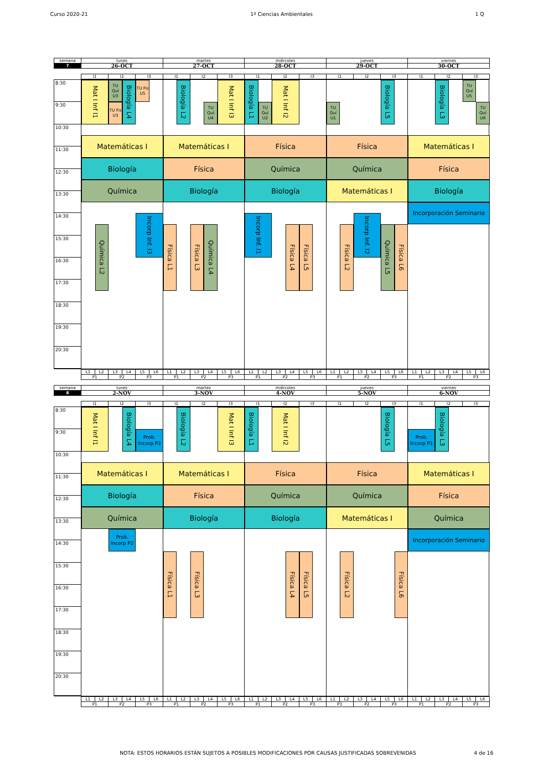Curso 2020-21 1º Ciencias Ambientales 1 Q
| semana | lunes | martes | miércoles | jueves | viernes |
| 7 | 26-OCT | 27-OCT | 28-OCT | 29-OCT | 30-OCT |
| I1 | I2 | I3 | I1 | I2 | I3 | I1 | I2 | I3 | I1 | I2 | I3 | I1 | I2 | I3 |
8:30
9:30
10:30
11:30
12:30
13:30
14:30
15:30
16:30
17:30
18:30
19:30
20:30
Mat I Inf I1
TU Quí U3
TU Fis U3
Biología L4
TU Fis U5
Matemáticas I
Biología
Química
Química L2
Incorp Inf. I3
Biología L2
TU Quí U4
Mat I Inf I3
Matemáticas I
Física
Biología
Física L1
Física L3
Química L4
Biología L1
TU Quí U2
Mat I Inf I2
Física
Química
Biología
Incorp Inf. I1
Física L4
Física L5
TU Quí U1
Biología L5
Física
Química
Matemáticas I
Física L2
Incorp Inf. I2
Química L5
Física L6
Biología L3
TU Quí U5
TU Quí U6
Matemáticas I
Física
Biología
Incorporación Seminario
| L1 | L2 | L3 | L4 | L5 | L6 | L1 | L2 | L3 | L4 | L5 | L6 | L1 | L2 | L3 | L4 | L5 | L6 | L1 | L2 | L3 | L4 | L5 | L6 | L1 | L2 | L3 | L4 | L5 | L6 |
| P1 | | P2 | | P3 | | P1 | | P2 | | P3 | | P1 | | P2 | | P3 | | P1 | | P2 | | P3 | | P1 | | P2 | | P3 | |
| semana | lunes | martes | miércoles | jueves | viernes |
| 8 | 2-NOV | 3-NOV | 4-NOV | 5-NOV | 6-NOV |
| I1 | I2 | I3 | I1 | I2 | I3 | I1 | I2 | I3 | I1 | I2 | I3 | I1 | I2 | I3 |
8:30
9:30
10:30
11:30
12:30
13:30
14:30
15:30
16:30
17:30
18:30
19:30
20:30
Mat I Inf I1
Biología L4
Prob. Incorp P3
Matemáticas I
Biología
Química
Prob. Incorp P2
Biología L2
Mat I Inf I3
Matemáticas I
Física
Biología
Física L1
Física L3
Biología L1
Mat I Inf I2
Física
Química
Biología
Física L4
Física L5
Biología L5
Física
Química
Matemáticas I
Física L2
Física L6
Prob. Incorp P1
Biología L3
Matemáticas I
Física
Química
Incorporación Seminario
| L1 | L2 | L3 | L4 | L5 | L6 | L1 | L2 | L3 | L4 | L5 | L6 | L1 | L2 | L3 | L4 | L5 | L6 | L1 | L2 | L3 | L4 | L5 | L6 | L1 | L2 | L3 | L4 | L5 | L6 |
| P1 | | P2 | | P3 | | P1 | | P2 | | P3 | | P1 | | P2 | | P3 | | P1 | | P2 | | P3 | | P1 | | P2 | | P3 | |
NOTA: ESTOS HORARIOS ESTÁN SUJETOS A POSIBLES MODIFICACIONES POR CAUSAS JUSTIFICADAS SOBREVENIDAS 4 de 16